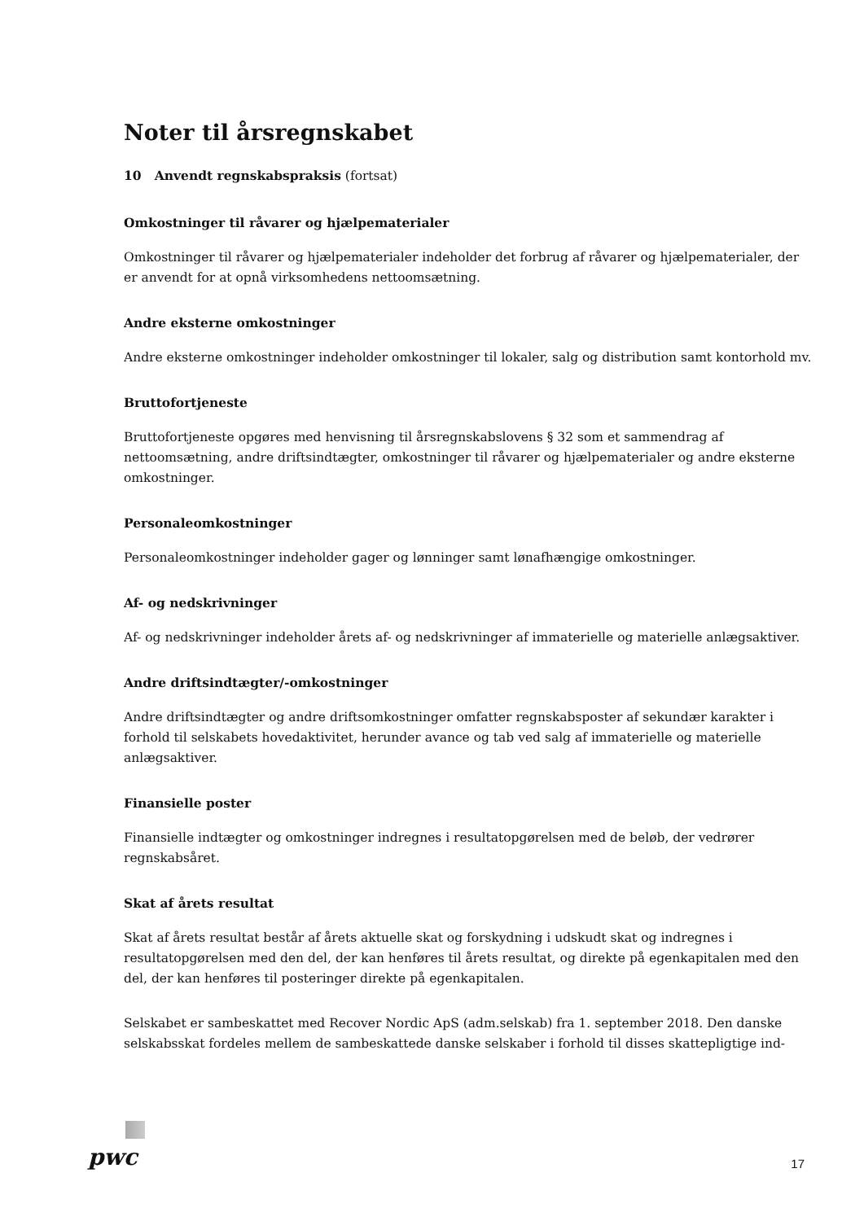Noter til årsregnskabet
10 Anvendt regnskabspraksis (fortsat)
Omkostninger til råvarer og hjælpematerialer
Omkostninger til råvarer og hjælpematerialer indeholder det forbrug af råvarer og hjælpematerialer, der er anvendt for at opnå virksomhedens nettoomsætning.
Andre eksterne omkostninger
Andre eksterne omkostninger indeholder omkostninger til lokaler, salg og distribution samt kontorhold mv.
Bruttofortjeneste
Bruttofortjeneste opgøres med henvisning til årsregnskabslovens § 32 som et sammendrag af nettoomsætning, andre driftsindtægter, omkostninger til råvarer og hjælpematerialer og andre eksterne omkostninger.
Personaleomkostninger
Personaleomkostninger indeholder gager og lønninger samt lønafhængige omkostninger.
Af- og nedskrivninger
Af- og nedskrivninger indeholder årets af- og nedskrivninger af immaterielle og materielle anlægsaktiver.
Andre driftsindtægter/-omkostninger
Andre driftsindtægter og andre driftsomkostninger omfatter regnskabsposter af sekundær karakter i forhold til selskabets hovedaktivitet, herunder avance og tab ved salg af immaterielle og materielle anlægsaktiver.
Finansielle poster
Finansielle indtægter og omkostninger indregnes i resultatopgørelsen med de beløb, der vedrører regnskabsåret.
Skat af årets resultat
Skat af årets resultat består af årets aktuelle skat og forskydning i udskudt skat og indregnes i resultatopgørelsen med den del, der kan henføres til årets resultat, og direkte på egenkapitalen med den del, der kan henføres til posteringer direkte på egenkapitalen.
Selskabet er sambeskattet med Recover Nordic ApS (adm.selskab) fra 1. september 2018. Den danske selskabsskat fordeles mellem de sambeskattede danske selskaber i forhold til disses skattepligtige ind-
pwc
17